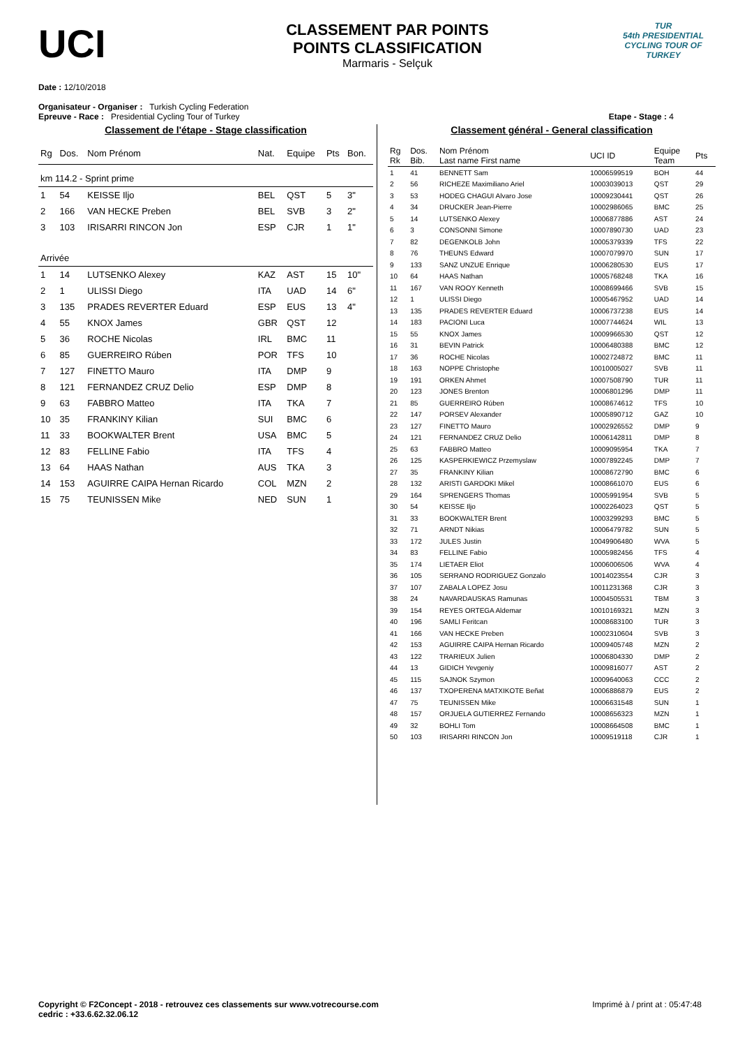UCI
CLASSEMENT PAR POINTS
POINTS CLASSIFICATION
Marmaris - Selçuk
TUR
54th PRESIDENTIAL CYCLING TOUR OF TURKEY
Date : 12/10/2018
Organisateur - Organiser : Turkish Cycling Federation
Epreuve - Race : Presidential Cycling Tour of Turkey Etape - Stage : 4
Classement de l'étape - Stage classification
| Rg | Dos. | Nom Prénom | Nat. | Equipe | Pts | Bon. |
| --- | --- | --- | --- | --- | --- | --- |
| km 114.2 - Sprint prime | | | | | | |
| 1 | 54 | KEISSE Iljo | BEL | QST | 5 | 3" |
| 2 | 166 | VAN HECKE Preben | BEL | SVB | 3 | 2" |
| 3 | 103 | IRISARRI RINCON Jon | ESP | CJR | 1 | 1" |
| Arrivée | | | | | | |
| 1 | 14 | LUTSENKO Alexey | KAZ | AST | 15 | 10" |
| 2 | 1 | ULISSI Diego | ITA | UAD | 14 | 6" |
| 3 | 135 | PRADES REVERTER Eduard | ESP | EUS | 13 | 4" |
| 4 | 55 | KNOX James | GBR | QST | 12 | |
| 5 | 36 | ROCHE Nicolas | IRL | BMC | 11 | |
| 6 | 85 | GUERREIRO Rúben | POR | TFS | 10 | |
| 7 | 127 | FINETTO Mauro | ITA | DMP | 9 | |
| 8 | 121 | FERNANDEZ CRUZ Delio | ESP | DMP | 8 | |
| 9 | 63 | FABBRO Matteo | ITA | TKA | 7 | |
| 10 | 35 | FRANKINY Kilian | SUI | BMC | 6 | |
| 11 | 33 | BOOKWALTER Brent | USA | BMC | 5 | |
| 12 | 83 | FELLINE Fabio | ITA | TFS | 4 | |
| 13 | 64 | HAAS Nathan | AUS | TKA | 3 | |
| 14 | 153 | AGUIRRE CAIPA Hernan Ricardo | COL | MZN | 2 | |
| 15 | 75 | TEUNISSEN Mike | NED | SUN | 1 | |
Classement général - General classification
| Rg Rk | Dos. Bib. | Nom Prénom Last name First name | UCI ID | Equipe Team | Pts |
| --- | --- | --- | --- | --- | --- |
| 1 | 41 | BENNETT Sam | 10006599519 | BOH | 44 |
| 2 | 56 | RICHEZE Maximiliano Ariel | 10003039013 | QST | 29 |
| 3 | 53 | HODEG CHAGUI Alvaro Jose | 10009230441 | QST | 26 |
| 4 | 34 | DRUCKER Jean-Pierre | 10002986065 | BMC | 25 |
| 5 | 14 | LUTSENKO Alexey | 10006877886 | AST | 24 |
| 6 | 3 | CONSONNI Simone | 10007890730 | UAD | 23 |
| 7 | 82 | DEGENKOLB John | 10005379339 | TFS | 22 |
| 8 | 76 | THEUNS Edward | 10007079970 | SUN | 17 |
| 9 | 133 | SANZ UNZUE Enrique | 10006280530 | EUS | 17 |
| 10 | 64 | HAAS Nathan | 10005768248 | TKA | 16 |
| 11 | 167 | VAN ROOY Kenneth | 10008699466 | SVB | 15 |
| 12 | 1 | ULISSI Diego | 10005467952 | UAD | 14 |
| 13 | 135 | PRADES REVERTER Eduard | 10006737238 | EUS | 14 |
| 14 | 183 | PACIONI Luca | 10007744624 | WIL | 13 |
| 15 | 55 | KNOX James | 10009966530 | QST | 12 |
| 16 | 31 | BEVIN Patrick | 10006480388 | BMC | 12 |
| 17 | 36 | ROCHE Nicolas | 10002724872 | BMC | 11 |
| 18 | 163 | NOPPE Christophe | 10010005027 | SVB | 11 |
| 19 | 191 | ORKEN Ahmet | 10007508790 | TUR | 11 |
| 20 | 123 | JONES Brenton | 10006801296 | DMP | 11 |
| 21 | 85 | GUERREIRO Rúben | 10008674612 | TFS | 10 |
| 22 | 147 | PORSEV Alexander | 10005890712 | GAZ | 10 |
| 23 | 127 | FINETTO Mauro | 10002926552 | DMP | 9 |
| 24 | 121 | FERNANDEZ CRUZ Delio | 10006142811 | DMP | 8 |
| 25 | 63 | FABBRO Matteo | 10009095954 | TKA | 7 |
| 26 | 125 | KASPERKIEWICZ Przemyslaw | 10007892245 | DMP | 7 |
| 27 | 35 | FRANKINY Kilian | 10008672790 | BMC | 6 |
| 28 | 132 | ARISTI GARDOKI Mikel | 10008661070 | EUS | 6 |
| 29 | 164 | SPRENGERS Thomas | 10005991954 | SVB | 5 |
| 30 | 54 | KEISSE Iljo | 10002264023 | QST | 5 |
| 31 | 33 | BOOKWALTER Brent | 10003299293 | BMC | 5 |
| 32 | 71 | ARNDT Nikias | 10006479782 | SUN | 5 |
| 33 | 172 | JULES Justin | 10049906480 | WVA | 5 |
| 34 | 83 | FELLINE Fabio | 10005982456 | TFS | 4 |
| 35 | 174 | LIETAER Eliot | 10006006506 | WVA | 4 |
| 36 | 105 | SERRANO RODRIGUEZ Gonzalo | 10014023554 | CJR | 3 |
| 37 | 107 | ZABALA LOPEZ Josu | 10011231368 | CJR | 3 |
| 38 | 24 | NAVARDAUSKAS Ramunas | 10004505531 | TBM | 3 |
| 39 | 154 | REYES ORTEGA Aldemar | 10010169321 | MZN | 3 |
| 40 | 196 | SAMLI Feritcan | 10008683100 | TUR | 3 |
| 41 | 166 | VAN HECKE Preben | 10002310604 | SVB | 3 |
| 42 | 153 | AGUIRRE CAIPA Hernan Ricardo | 10009405748 | MZN | 2 |
| 43 | 122 | TRARIEUX Julien | 10006804330 | DMP | 2 |
| 44 | 13 | GIDICH Yevgeniy | 10009816077 | AST | 2 |
| 45 | 115 | SAJNOK Szymon | 10009640063 | CCC | 2 |
| 46 | 137 | TXOPERENA MATXIKOTE Beñat | 10006886879 | EUS | 2 |
| 47 | 75 | TEUNISSEN Mike | 10006631548 | SUN | 1 |
| 48 | 157 | ORJUELA GUTIERREZ Fernando | 10008656323 | MZN | 1 |
| 49 | 32 | BOHLI Tom | 10008664508 | BMC | 1 |
| 50 | 103 | IRISARRI RINCON Jon | 10009519118 | CJR | 1 |
Copyright © F2Concept - 2018 - retrouvez ces classements sur www.votrecourse.com
cedric : +33.6.62.32.06.12 Imprimé à / print at : 05:47:48